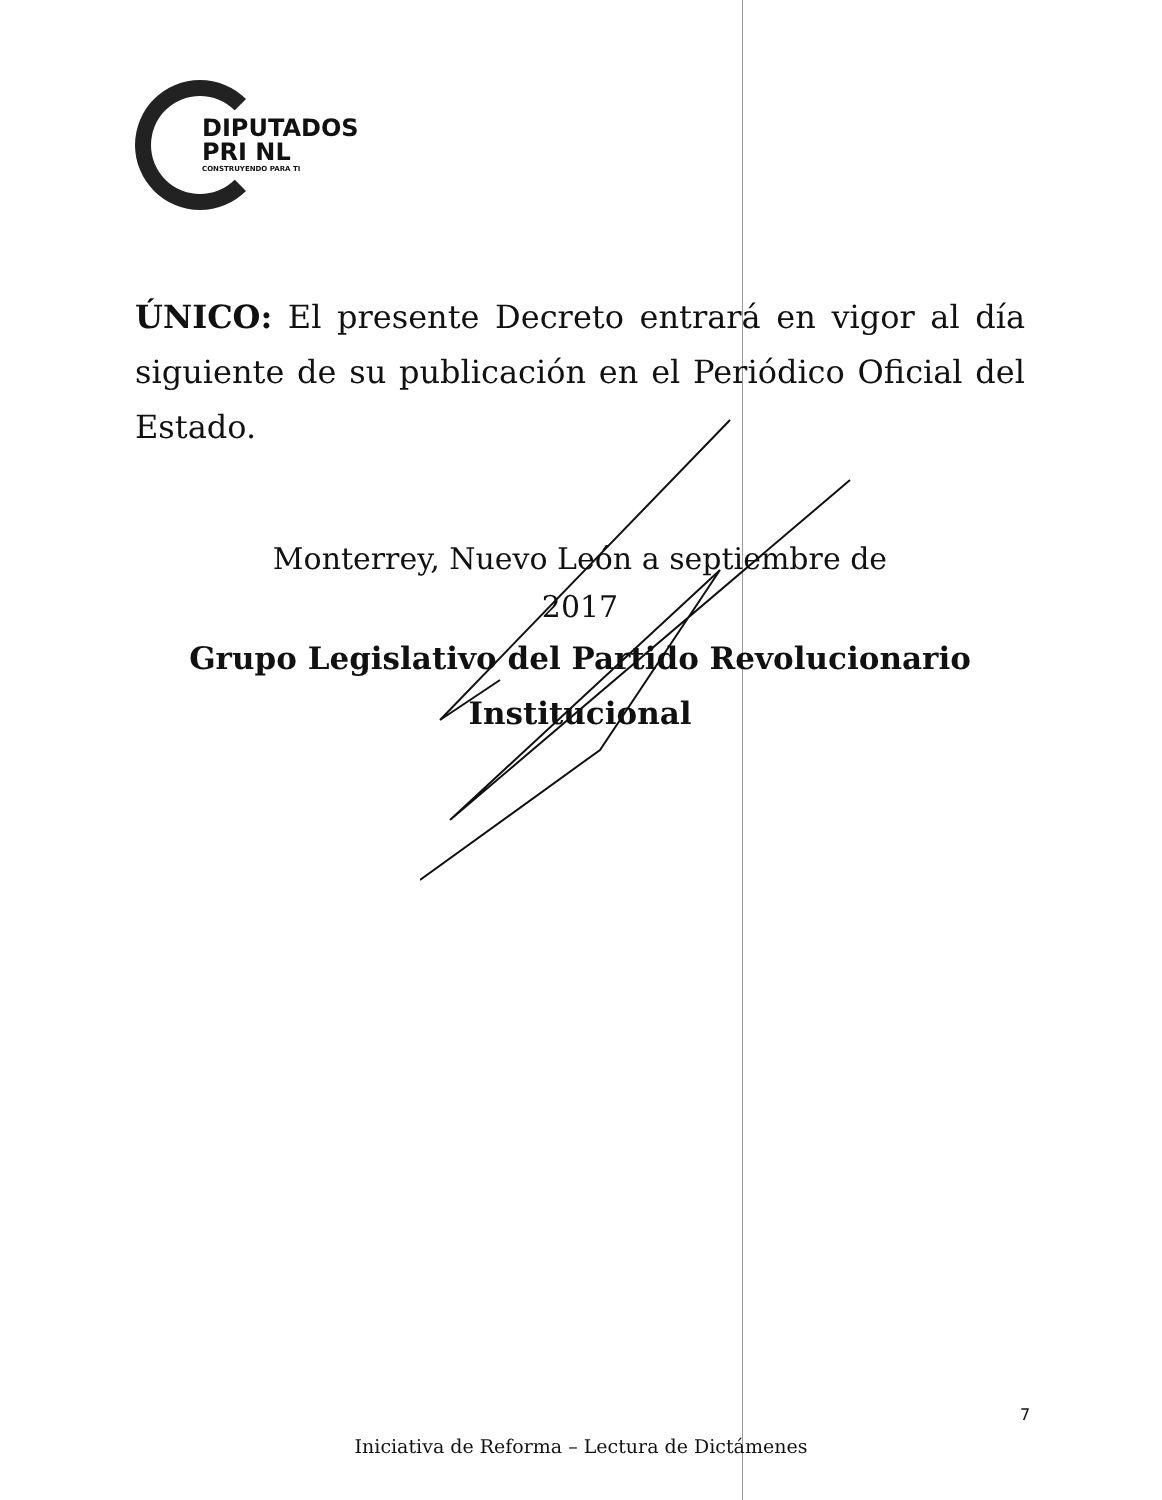DIPUTADOS
PRI NL
CONSTRUYENDO PARA TI
ÚNICO: El presente Decreto entrará en vigor al día siguiente de su publicación en el Periódico Oficial del Estado.
Monterrey, Nuevo León a septiembre de
2017
Grupo Legislativo del Partido Revolucionario
Institucional
7
Iniciativa de Reforma – Lectura de Dictámenes